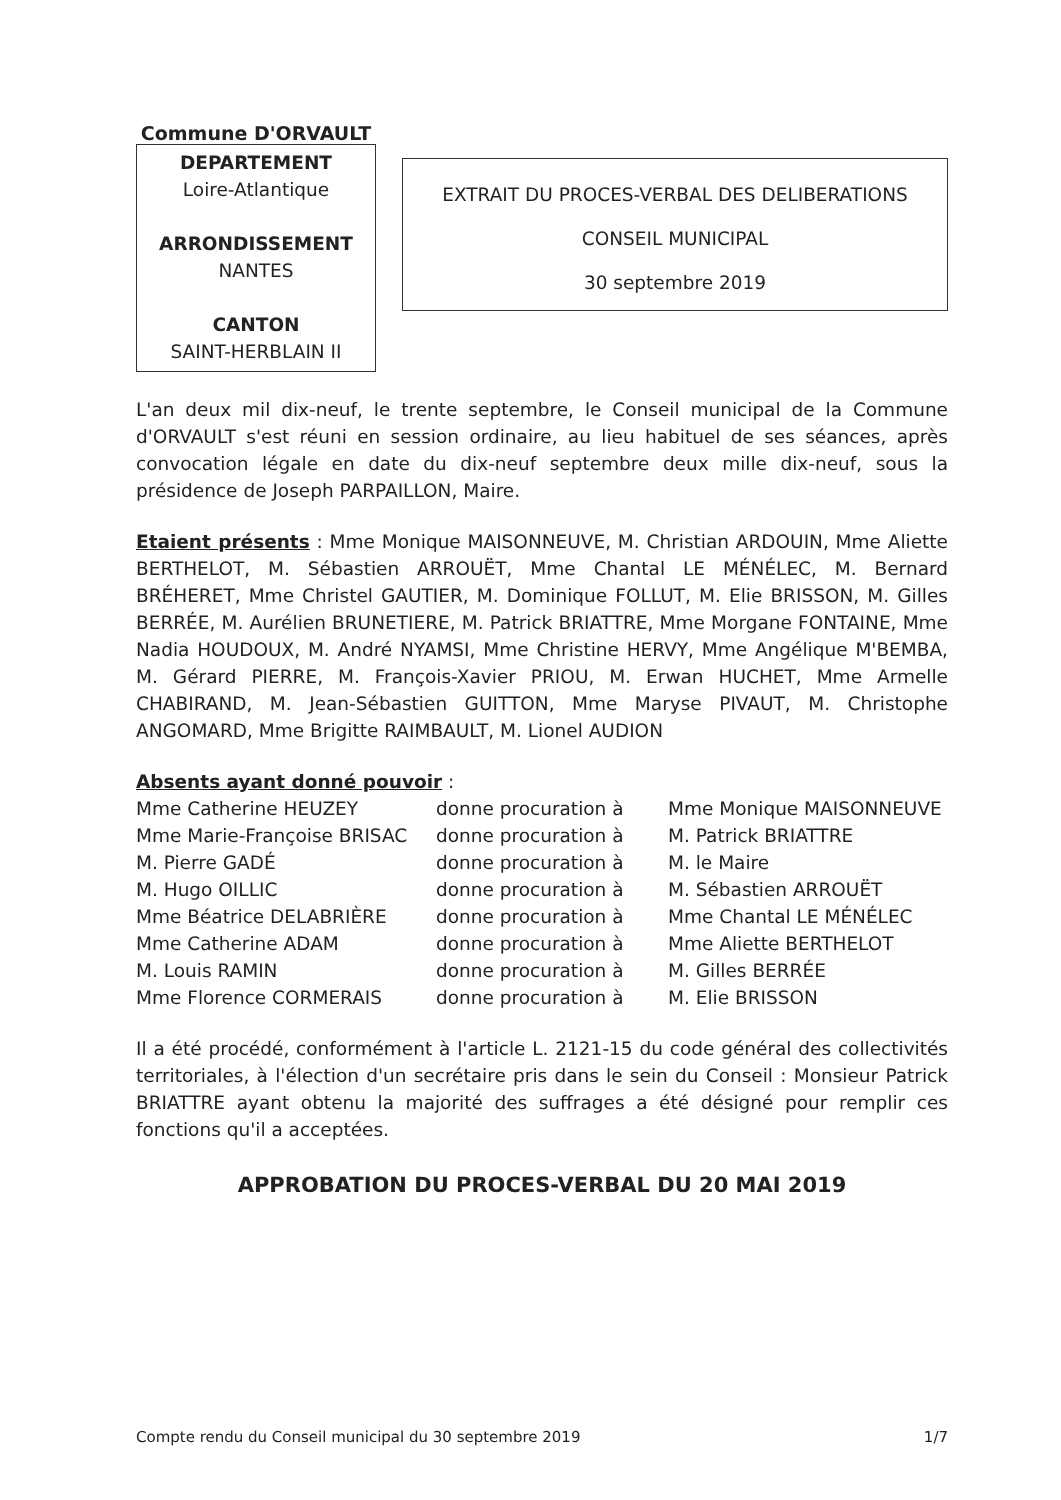Commune D'ORVAULT
DEPARTEMENT
Loire-Atlantique
ARRONDISSEMENT
NANTES
CANTON
SAINT-HERBLAIN II
EXTRAIT DU PROCES-VERBAL DES DELIBERATIONS
CONSEIL MUNICIPAL
30 septembre 2019
L'an deux mil dix-neuf, le trente septembre, le Conseil municipal de la Commune d'ORVAULT s'est réuni en session ordinaire, au lieu habituel de ses séances, après convocation légale en date du dix-neuf septembre deux mille dix-neuf, sous la présidence de Joseph PARPAILLON, Maire.
Etaient présents : Mme Monique MAISONNEUVE, M. Christian ARDOUIN, Mme Aliette BERTHELOT, M. Sébastien ARROUËT, Mme Chantal LE MÉNÉLEC, M. Bernard BRÉHERET, Mme Christel GAUTIER, M. Dominique FOLLUT, M. Elie BRISSON, M. Gilles BERRÉE, M. Aurélien BRUNETIERE, M. Patrick BRIATTRE, Mme Morgane FONTAINE, Mme Nadia HOUDOUX, M. André NYAMSI, Mme Christine HERVY, Mme Angélique M'BEMBA, M. Gérard PIERRE, M. François-Xavier PRIOU, M. Erwan HUCHET, Mme Armelle CHABIRAND, M. Jean-Sébastien GUITTON, Mme Maryse PIVAUT, M. Christophe ANGOMARD, Mme Brigitte RAIMBAULT, M. Lionel AUDION
Absents ayant donné pouvoir :
| Mme Catherine HEUZEY | donne procuration à | Mme Monique MAISONNEUVE |
| Mme Marie-Françoise BRISAC | donne procuration à | M. Patrick BRIATTRE |
| M. Pierre GADÉ | donne procuration à | M. le Maire |
| M. Hugo OILLIC | donne procuration à | M. Sébastien ARROUËT |
| Mme Béatrice DELABRIÈRE | donne procuration à | Mme Chantal LE MÉNÉLEC |
| Mme Catherine ADAM | donne procuration à | Mme Aliette BERTHELOT |
| M. Louis RAMIN | donne procuration à | M. Gilles BERRÉE |
| Mme Florence CORMERAIS | donne procuration à | M. Elie BRISSON |
Il a été procédé, conformément à l'article L. 2121-15 du code général des collectivités territoriales, à l'élection d'un secrétaire pris dans le sein du Conseil : Monsieur Patrick BRIATTRE ayant obtenu la majorité des suffrages a été désigné pour remplir ces fonctions qu'il a acceptées.
APPROBATION DU PROCES-VERBAL DU 20 MAI 2019
Compte rendu du Conseil municipal du 30 septembre 2019 1/7